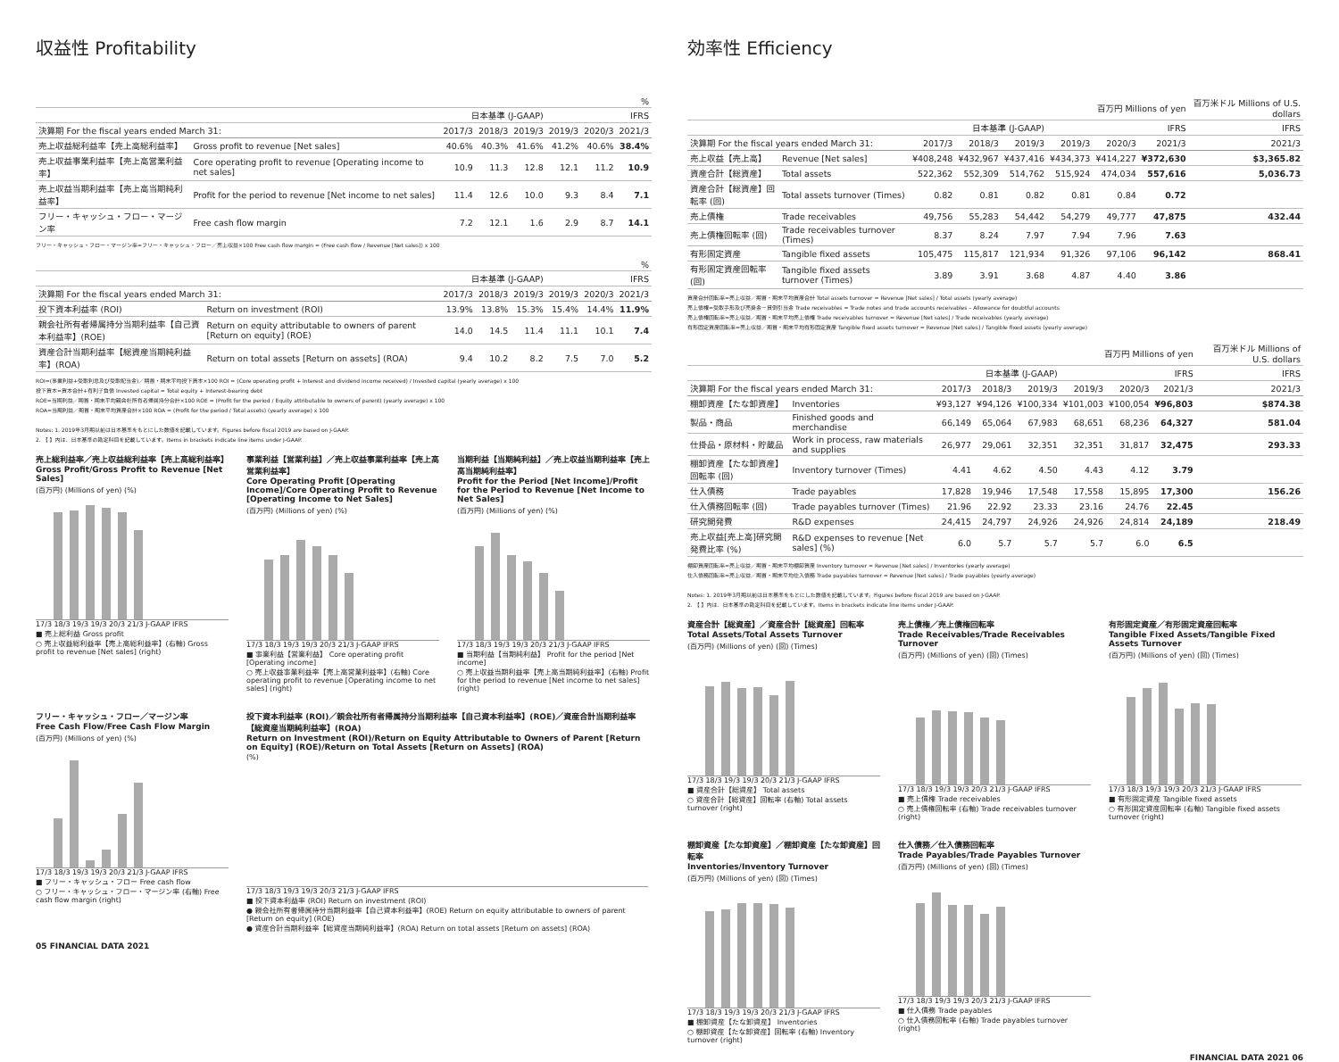収益性 Profitability
| | | % | | | | | |
| --- | --- | --- | --- | --- | --- | --- | --- |
| | | 日本基準 (J-GAAP) | | | IFRS | | |
| 決算期 For the fiscal years ended March 31: | | 2017/3 | 2018/3 | 2019/3 | 2019/3 | 2020/3 | 2021/3 |
| 売上収益総利益率【売上高総利益率】 | Gross profit to revenue [Net sales] | 40.6% | 40.3% | 41.6% | 41.2% | 40.6% | 38.4% |
| 売上収益事業利益率【売上高営業利益率】 | Core operating profit to revenue [Operating income to net sales] | 10.9 | 11.3 | 12.8 | 12.1 | 11.2 | 10.9 |
| 売上収益当期利益率【売上高当期純利益率】 | Profit for the period to revenue [Net income to net sales] | 11.4 | 12.6 | 10.0 | 9.3 | 8.4 | 7.1 |
| フリー・キャッシュ・フロー・マージン率 | Free cash flow margin | 7.2 | 12.1 | 1.6 | 2.9 | 8.7 | 14.1 |
フリー・キャッシュ・フロー・マージン率=フリー・キャッシュ・フロー／売上収益×100 Free cash flow margin = (Free cash flow / Revenue [Net sales]) x 100
| | | % | | | | | |
| --- | --- | --- | --- | --- | --- | --- | --- |
| | | 日本基準 (J-GAAP) | | | IFRS | | |
| 決算期 For the fiscal years ended March 31: | | 2017/3 | 2018/3 | 2019/3 | 2019/3 | 2020/3 | 2021/3 |
| 投下資本利益率 (ROI) | Return on investment (ROI) | 13.9% | 13.8% | 15.3% | 15.4% | 14.4% | 11.9% |
| 親会社所有者帰属持分当期利益率【自己資本利益率】(ROE) | Return on equity attributable to owners of parent [Return on equity] (ROE) | 14.0 | 14.5 | 11.4 | 11.1 | 10.1 | 7.4 |
| 資産合計当期利益率【総資産当期純利益率】(ROA) | Return on total assets [Return on assets] (ROA) | 9.4 | 10.2 | 8.2 | 7.5 | 7.0 | 5.2 |
ROI=(事業利益+受取利息及び受取配当金)／期首・期末平均投下資本×100 ROI = (Core operating profit + Interest and dividend income received) / Invested capital (yearly average) x 100
投下資本=資本合計+有利子負債 Invested capital = Total equity + Interest-bearing debt
ROE=当期利益／期首・期末平均親会社所有者帰属持分合計×100 ROE = (Profit for the period / Equity attributable to owners of parent) (yearly average) x 100
ROA=当期利益／期首・期末平均資産合計×100 ROA = (Profit for the period / Total assets) (yearly average) x 100
Notes: 1. 2019年3月期以前は日本基準をもとにした数値を記載しています。Figures before fiscal 2019 are based on J-GAAP.
2. 【 】内は、日本基準の勘定科目を記載しています。Items in brackets indicate line items under J-GAAP.
売上総利益率／売上収益総利益率【売上高総利益率】
Gross Profit/Gross Profit to Revenue [Net Sales]
(百万円) (Millions of yen) (%)
17/3 18/3 19/3 19/3 20/3 21/3 J-GAAP IFRS
■ 売上総利益 Gross profit
○ 売上収益総利益率【売上高総利益率】(右軸) Gross profit to revenue [Net sales] (right)
事業利益【営業利益】／売上収益事業利益率【売上高営業利益率】
Core Operating Profit [Operating Income]/Core Operating Profit to Revenue [Operating Income to Net Sales]
(百万円) (Millions of yen) (%)
17/3 18/3 19/3 19/3 20/3 21/3 J-GAAP IFRS
■ 事業利益【営業利益】 Core operating profit [Operating income]
○ 売上収益事業利益率【売上高営業利益率】(右軸) Core operating profit to revenue [Operating income to net sales] (right)
当期利益【当期純利益】／売上収益当期利益率【売上高当期純利益率】
Profit for the Period [Net Income]/Profit for the Period to Revenue [Net Income to Net Sales]
(百万円) (Millions of yen) (%)
17/3 18/3 19/3 19/3 20/3 21/3 J-GAAP IFRS
■ 当期利益【当期純利益】 Profit for the period [Net income]
○ 売上収益当期利益率【売上高当期純利益率】(右軸) Profit for the period to revenue [Net income to net sales] (right)
フリー・キャッシュ・フロー／マージン率
Free Cash Flow/Free Cash Flow Margin
(百万円) (Millions of yen) (%)
17/3 18/3 19/3 19/3 20/3 21/3 J-GAAP IFRS
■ フリー・キャッシュ・フロー Free cash flow
○ フリー・キャッシュ・フロー・マージン率 (右軸) Free cash flow margin (right)
投下資本利益率 (ROI)／親会社所有者帰属持分当期利益率【自己資本利益率】(ROE)／資産合計当期利益率【総資産当期純利益率】(ROA)
Return on Investment (ROI)/Return on Equity Attributable to Owners of Parent [Return on Equity] (ROE)/Return on Total Assets [Return on Assets] (ROA)
(%)
17/3 18/3 19/3 19/3 20/3 21/3 J-GAAP IFRS
■ 投下資本利益率 (ROI) Return on investment (ROI)
● 親会社所有者帰属持分当期利益率【自己資本利益率】(ROE) Return on equity attributable to owners of parent [Return on equity] (ROE)
● 資産合計当期利益率【総資産当期純利益率】(ROA) Return on total assets [Return on assets] (ROA)
05 FINANCIAL DATA 2021
効率性 Efficiency
| | | 百万円 Millions of yen | | | | | | 百万米ドル Millions of U.S. dollars |
| --- | --- | --- | --- | --- | --- | --- | --- | --- |
| | | 日本基準 (J-GAAP) | | | IFRS | | | IFRS |
| 決算期 For the fiscal years ended March 31: | | 2017/3 | 2018/3 | 2019/3 | 2019/3 | 2020/3 | 2021/3 | 2021/3 |
| 売上収益【売上高】 | Revenue [Net sales] | ¥408,248 | ¥432,967 | ¥437,416 | ¥434,373 | ¥414,227 | ¥372,630 | $3,365.82 |
| 資産合計【総資産】 | Total assets | 522,362 | 552,309 | 514,762 | 515,924 | 474,034 | 557,616 | 5,036.73 |
| 資産合計【総資産】回転率 (回) | Total assets turnover (Times) | 0.82 | 0.81 | 0.82 | 0.81 | 0.84 | 0.72 | |
| 売上債権 | Trade receivables | 49,756 | 55,283 | 54,442 | 54,279 | 49,777 | 47,875 | 432.44 |
| 売上債権回転率 (回) | Trade receivables turnover (Times) | 8.37 | 8.24 | 7.97 | 7.94 | 7.96 | 7.63 | |
| 有形固定資産 | Tangible fixed assets | 105,475 | 115,817 | 121,934 | 91,326 | 97,106 | 96,142 | 868.41 |
| 有形固定資産回転率 (回) | Tangible fixed assets turnover (Times) | 3.89 | 3.91 | 3.68 | 4.87 | 4.40 | 3.86 | |
資産合計回転率=売上収益／期首・期末平均資産合計 Total assets turnover = Revenue [Net sales] / Total assets (yearly average)
売上債権=受取手形及び売掛金－貸倒引当金 Trade receivables = Trade notes and trade accounts receivables – Allowance for doubtful accounts
売上債権回転率=売上収益／期首・期末平均売上債権 Trade receivables turnover = Revenue [Net sales] / Trade receivables (yearly average)
有形固定資産回転率=売上収益／期首・期末平均有形固定資産 Tangible fixed assets turnover = Revenue [Net sales] / Tangible fixed assets (yearly average)
| | | 百万円 Millions of yen | | | | | | 百万米ドル Millions of U.S. dollars |
| --- | --- | --- | --- | --- | --- | --- | --- | --- |
| | | 日本基準 (J-GAAP) | | | IFRS | | | IFRS |
| 決算期 For the fiscal years ended March 31: | | 2017/3 | 2018/3 | 2019/3 | 2019/3 | 2020/3 | 2021/3 | 2021/3 |
| 棚卸資産【たな卸資産】 | Inventories | ¥93,127 | ¥94,126 | ¥100,334 | ¥101,003 | ¥100,054 | ¥96,803 | $874.38 |
| 製品・商品 | Finished goods and merchandise | 66,149 | 65,064 | 67,983 | 68,651 | 68,236 | 64,327 | 581.04 |
| 仕掛品・原材料・貯蔵品 | Work in process, raw materials and supplies | 26,977 | 29,061 | 32,351 | 32,351 | 31,817 | 32,475 | 293.33 |
| 棚卸資産【たな卸資産】回転率 (回) | Inventory turnover (Times) | 4.41 | 4.62 | 4.50 | 4.43 | 4.12 | 3.79 | |
| 仕入債務 | Trade payables | 17,828 | 19,946 | 17,548 | 17,558 | 15,895 | 17,300 | 156.26 |
| 仕入債務回転率 (回) | Trade payables turnover (Times) | 21.96 | 22.92 | 23.33 | 23.16 | 24.76 | 22.45 | |
| 研究開発費 | R&D expenses | 24,415 | 24,797 | 24,926 | 24,926 | 24,814 | 24,189 | 218.49 |
| 売上収益[売上高]研究開発費比率 (%) | R&D expenses to revenue [Net sales] (%) | 6.0 | 5.7 | 5.7 | 5.7 | 6.0 | 6.5 | |
棚卸資産回転率=売上収益／期首・期末平均棚卸資産 Inventory turnover = Revenue [Net sales] / Inventories (yearly average)
仕入債務回転率=売上収益／期首・期末平均仕入債務 Trade payables turnover = Revenue [Net sales] / Trade payables (yearly average)
Notes: 1. 2019年3月期以前は日本基準をもとにした数値を記載しています。Figures before fiscal 2019 are based on J-GAAP.
2. 【 】内は、日本基準の勘定科目を記載しています。Items in brackets indicate line items under J-GAAP.
資産合計【総資産】／資産合計【総資産】回転率
Total Assets/Total Assets Turnover
(百万円) (Millions of yen) (回) (Times)
17/3 18/3 19/3 19/3 20/3 21/3 J-GAAP IFRS
■ 資産合計【総資産】 Total assets
○ 資産合計【総資産】回転率 (右軸) Total assets turnover (right)
売上債権／売上債権回転率
Trade Receivables/Trade Receivables Turnover
(百万円) (Millions of yen) (回) (Times)
17/3 18/3 19/3 19/3 20/3 21/3 J-GAAP IFRS
■ 売上債権 Trade receivables
○ 売上債権回転率 (右軸) Trade receivables turnover (right)
有形固定資産／有形固定資産回転率
Tangible Fixed Assets/Tangible Fixed Assets Turnover
(百万円) (Millions of yen) (回) (Times)
17/3 18/3 19/3 19/3 20/3 21/3 J-GAAP IFRS
■ 有形固定資産 Tangible fixed assets
○ 有形固定資産回転率 (右軸) Tangible fixed assets turnover (right)
棚卸資産【たな卸資産】／棚卸資産【たな卸資産】回転率
Inventories/Inventory Turnover
(百万円) (Millions of yen) (回) (Times)
17/3 18/3 19/3 19/3 20/3 21/3 J-GAAP IFRS
■ 棚卸資産【たな卸資産】 Inventories
○ 棚卸資産【たな卸資産】回転率 (右軸) Inventory turnover (right)
仕入債務／仕入債務回転率
Trade Payables/Trade Payables Turnover
(百万円) (Millions of yen) (回) (Times)
17/3 18/3 19/3 19/3 20/3 21/3 J-GAAP IFRS
■ 仕入債務 Trade payables
○ 仕入債務回転率 (右軸) Trade payables turnover (right)
FINANCIAL DATA 2021 06